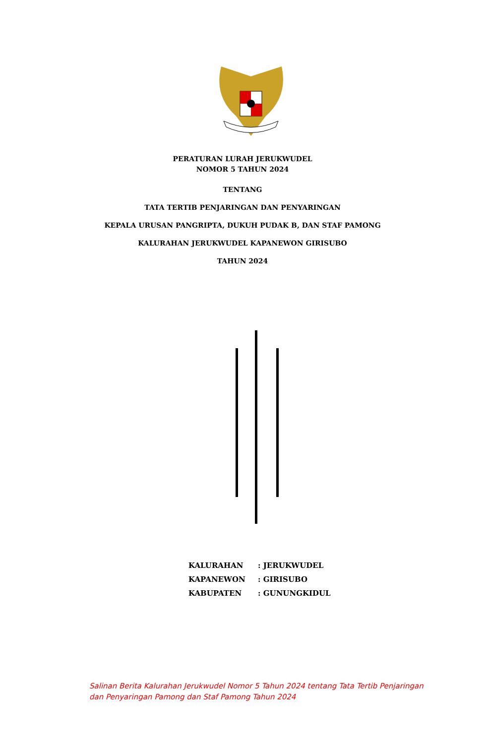PERATURAN LURAH JERUKWUDEL
NOMOR 5 TAHUN 2024
TENTANG
TATA TERTIB PENJARINGAN DAN PENYARINGAN
KEPALA URUSAN PANGRIPTA, DUKUH PUDAK B, DAN STAF PAMONG
KALURAHAN JERUKWUDEL KAPANEWON GIRISUBO
TAHUN 2024
| KALURAHAN | : JERUKWUDEL |
| KAPANEWON | : GIRISUBO |
| KABUPATEN | : GUNUNGKIDUL |
Salinan Berita Kalurahan Jerukwudel Nomor 5 Tahun 2024 tentang Tata Tertib Penjaringan dan Penyaringan Pamong dan Staf Pamong Tahun 2024